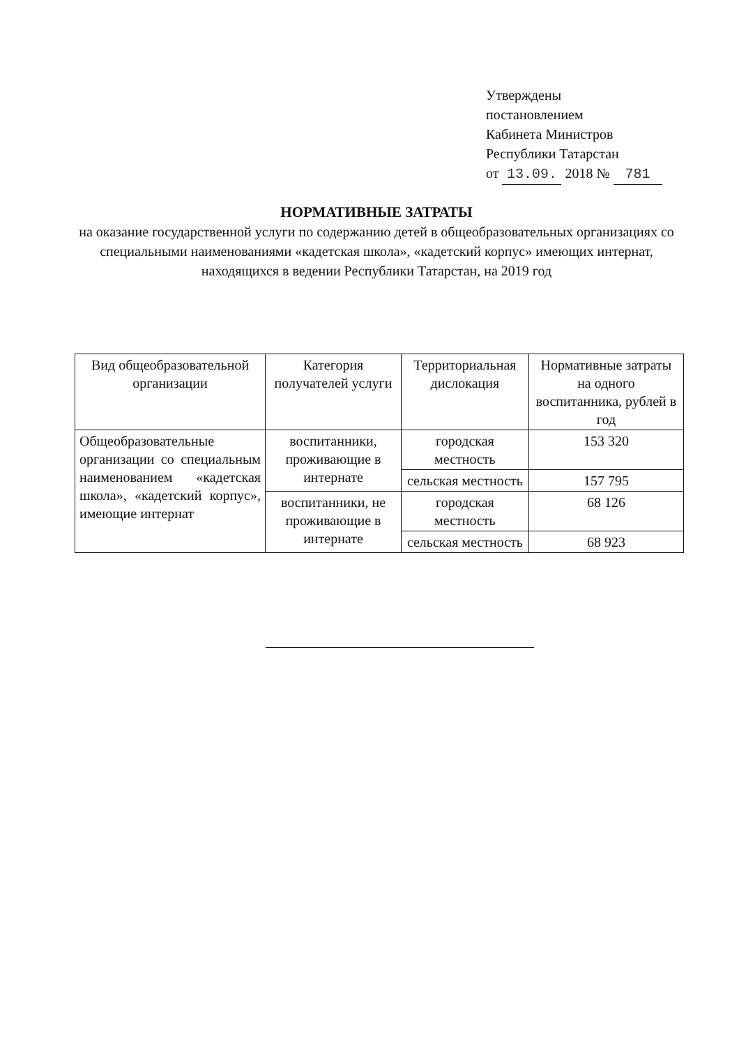Утверждены
постановлением
Кабинета Министров
Республики Татарстан
от 13.09. 2018 № 781
НОРМАТИВНЫЕ ЗАТРАТЫ
на оказание государственной услуги по содержанию детей в общеобразовательных организациях со специальными наименованиями «кадетская школа», «кадетский корпус» имеющих интернат, находящихся в ведении Республики Татарстан, на 2019 год
| Вид общеобразовательной организации | Категория получателей услуги | Территориальная дислокация | Нормативные затраты на одного воспитанника, рублей в год |
| --- | --- | --- | --- |
| Общеобразовательные организации со специальным наименованием «кадетская школа», «кадетский корпус», имеющие интернат | воспитанники, проживающие в интернате | городская местность | 153 320 |
| | | сельская местность | 157 795 |
| | воспитанники, не проживающие в интернате | городская местность | 68 126 |
| | | сельская местность | 68 923 |